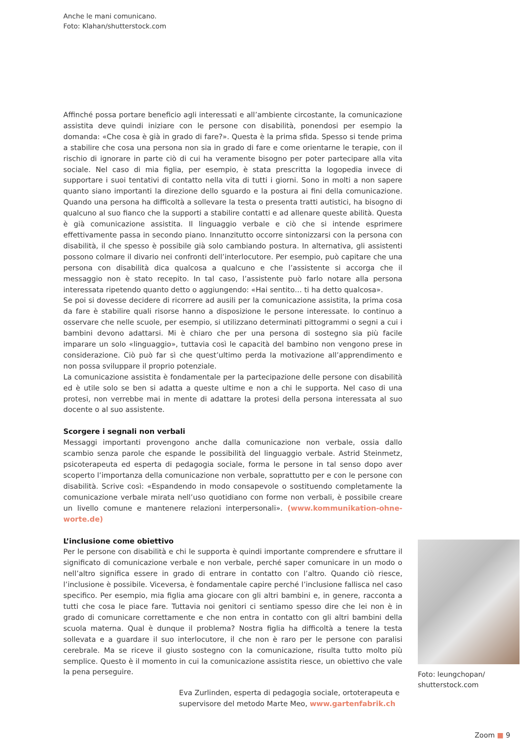Anche le mani comunicano.
Foto: Klahan/shutterstock.com
Affinché possa portare beneficio agli interessati e all’ambiente circostante, la comunicazione assistita deve quindi iniziare con le persone con disabilità, ponendosi per esempio la domanda: «Che cosa è già in grado di fare?». Questa è la prima sfida. Spesso si tende prima a stabilire che cosa una persona non sia in grado di fare e come orientarne le terapie, con il rischio di ignorare in parte ciò di cui ha veramente bisogno per poter partecipare alla vita sociale. Nel caso di mia figlia, per esempio, è stata prescritta la logopedia invece di supportare i suoi tentativi di contatto nella vita di tutti i giorni. Sono in molti a non sapere quanto siano importanti la direzione dello sguardo e la postura ai fini della comunicazione. Quando una persona ha difficoltà a sollevare la testa o presenta tratti autistici, ha bisogno di qualcuno al suo fianco che la supporti a stabilire contatti e ad allenare queste abilità. Questa è già comunicazione assistita. Il linguaggio verbale e ciò che si intende esprimere effettivamente passa in secondo piano. Innanzitutto occorre sintonizzarsi con la persona con disabilità, il che spesso è possibile già solo cambiando postura. In alternativa, gli assistenti possono colmare il divario nei confronti dell’interlocutore. Per esempio, può capitare che una persona con disabilità dica qualcosa a qualcuno e che l’assistente si accorga che il messaggio non è stato recepito. In tal caso, l’assistente può farlo notare alla persona interessata ripetendo quanto detto o aggiungendo: «Hai sentito… ti ha detto qualcosa».
Se poi si dovesse decidere di ricorrere ad ausili per la comunicazione assistita, la prima cosa da fare è stabilire quali risorse hanno a disposizione le persone interessate. Io continuo a osservare che nelle scuole, per esempio, si utilizzano determinati pittogrammi o segni a cui i bambini devono adattarsi. Mi è chiaro che per una persona di sostegno sia più facile imparare un solo «linguaggio», tuttavia così le capacità del bambino non vengono prese in considerazione. Ciò può far sì che quest’ultimo perda la motivazione all’apprendimento e non possa sviluppare il proprio potenziale.
La comunicazione assistita è fondamentale per la partecipazione delle persone con disabilità ed è utile solo se ben si adatta a queste ultime e non a chi le supporta. Nel caso di una protesi, non verrebbe mai in mente di adattare la protesi della persona interessata al suo docente o al suo assistente.
Scorgere i segnali non verbali
Messaggi importanti provengono anche dalla comunicazione non verbale, ossia dallo scambio senza parole che espande le possibilità del linguaggio verbale. Astrid Steinmetz, psicoterapeuta ed esperta di pedagogia sociale, forma le persone in tal senso dopo aver scoperto l’importanza della comunicazione non verbale, soprattutto per e con le persone con disabilità. Scrive così: «Espandendo in modo consapevole o sostituendo completamente la comunicazione verbale mirata nell’uso quotidiano con forme non verbali, è possibile creare un livello comune e mantenere relazioni interpersonali». (www.kommunikation-ohne-worte.de)
L’inclusione come obiettivo
Per le persone con disabilità e chi le supporta è quindi importante comprendere e sfruttare il significato di comunicazione verbale e non verbale, perché saper comunicare in un modo o nell’altro significa essere in grado di entrare in contatto con l’altro. Quando ciò riesce, l’inclusione è possibile. Viceversa, è fondamentale capire perché l’inclusione fallisca nel caso specifico. Per esempio, mia figlia ama giocare con gli altri bambini e, in genere, racconta a tutti che cosa le piace fare. Tuttavia noi genitori ci sentiamo spesso dire che lei non è in grado di comunicare correttamente e che non entra in contatto con gli altri bambini della scuola materna. Qual è dunque il problema? Nostra figlia ha difficoltà a tenere la testa sollevata e a guardare il suo interlocutore, il che non è raro per le persone con paralisi cerebrale. Ma se riceve il giusto sostegno con la comunicazione, risulta tutto molto più semplice. Questo è il momento in cui la comunicazione assistita riesce, un obiettivo che vale la pena perseguire.
Eva Zurlinden, esperta di pedagogia sociale, ortoterapeuta e supervisore del metodo Marte Meo, www.gartenfabrik.ch
Foto: leungchopan/
shutterstock.com
Zoom ■ 9